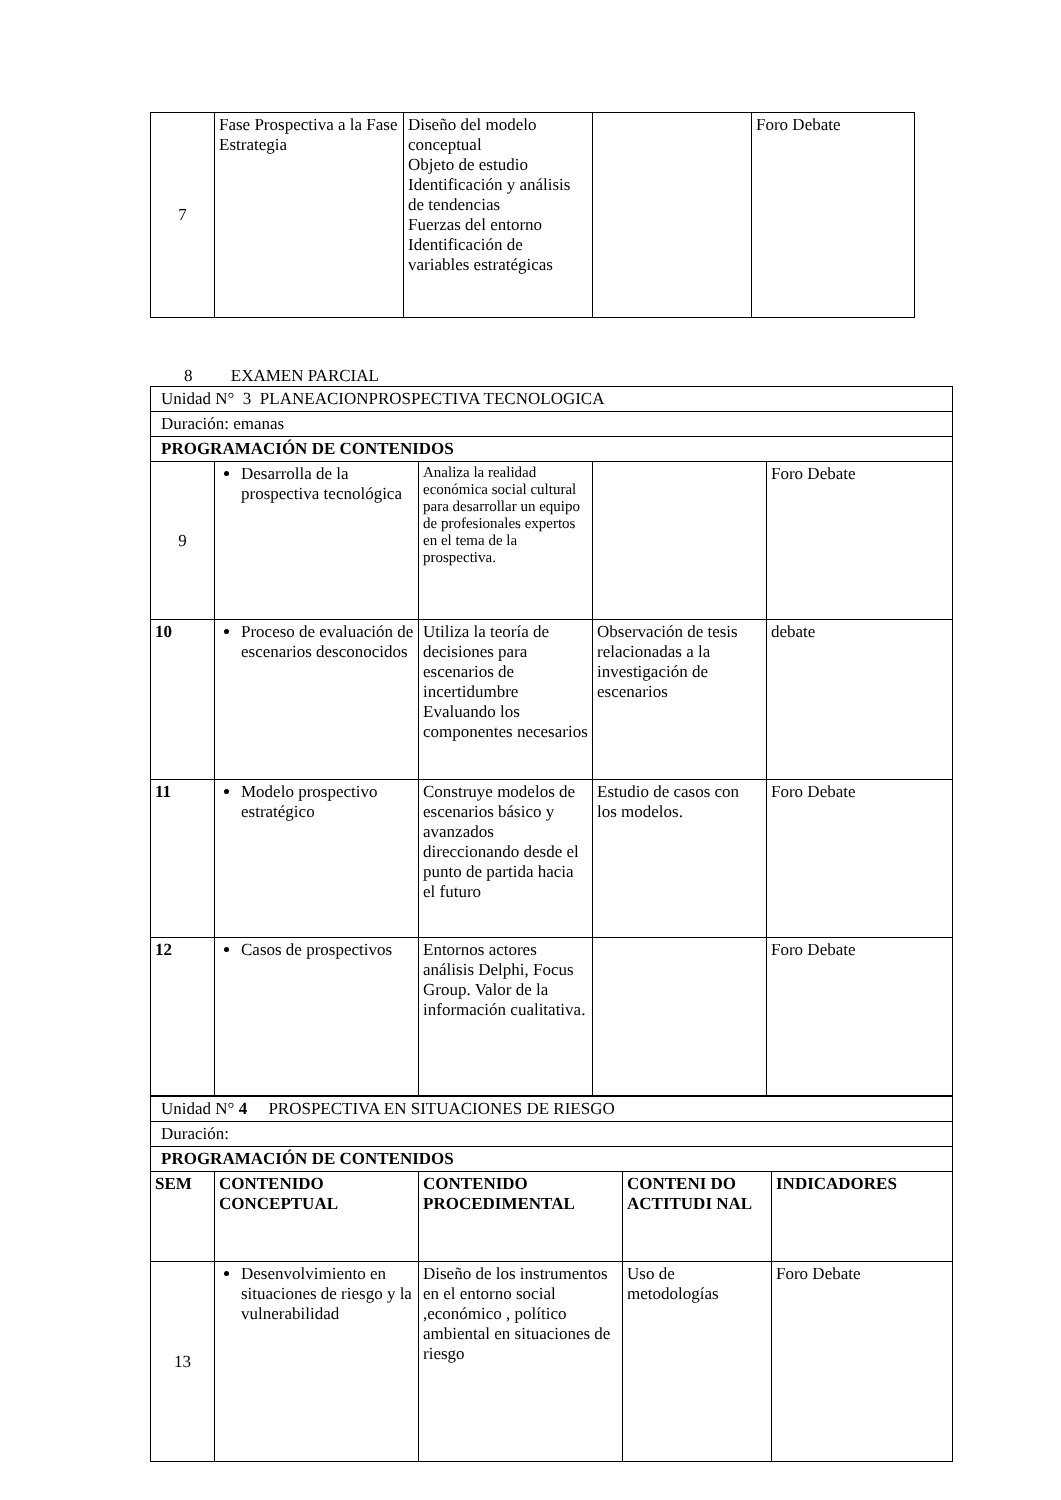| 7 | Fase Prospectiva a la Fase Estrategia | Diseño del modelo conceptual Objeto de estudio Identificación y análisis de tendencias Fuerzas del entorno Identificación de variables estratégicas | | Foro Debate |
8 EXAMEN PARCIAL
| Unidad N° 3 PLANEACIONPROSPECTIVA TECNOLOGICA | | | | |
| Duración: emanas | | | | |
| PROGRAMACIÓN DE CONTENIDOS | | | | |
| 9 | Desarrolla de la prospectiva tecnológica | Analiza la realidad económica social cultural para desarrollar un equipo de profesionales expertos en el tema de la prospectiva. | | Foro Debate |
| 10 | Proceso de evaluación de escenarios desconocidos | Utiliza la teoría de decisiones para escenarios de incertidumbre Evaluando los componentes necesarios | Observación de tesis relacionadas a la investigación de escenarios | debate |
| 11 | Modelo prospectivo estratégico | Construye modelos de escenarios básico y avanzados direccionando desde el punto de partida hacia el futuro | Estudio de casos con los modelos. | Foro Debate |
| 12 | Casos de prospectivos | Entornos actores análisis Delphi, Focus Group. Valor de la información cualitativa. | | Foro Debate |
| Unidad N° 4 PROSPECTIVA EN SITUACIONES DE RIESGO | | | | |
| Duración: | | | | |
| PROGRAMACIÓN DE CONTENIDOS | | | | |
| SEM | CONTENIDO CONCEPTUAL | CONTENIDO PROCEDIMENTAL | CONTENI DO ACTITUDI NAL | INDICADORES |
| 13 | Desenvolvimiento en situaciones de riesgo y la vulnerabilidad | Diseño de los instrumentos en el entorno social ,económico , político ambiental en situaciones de riesgo | Uso de metodologías | Foro Debate |